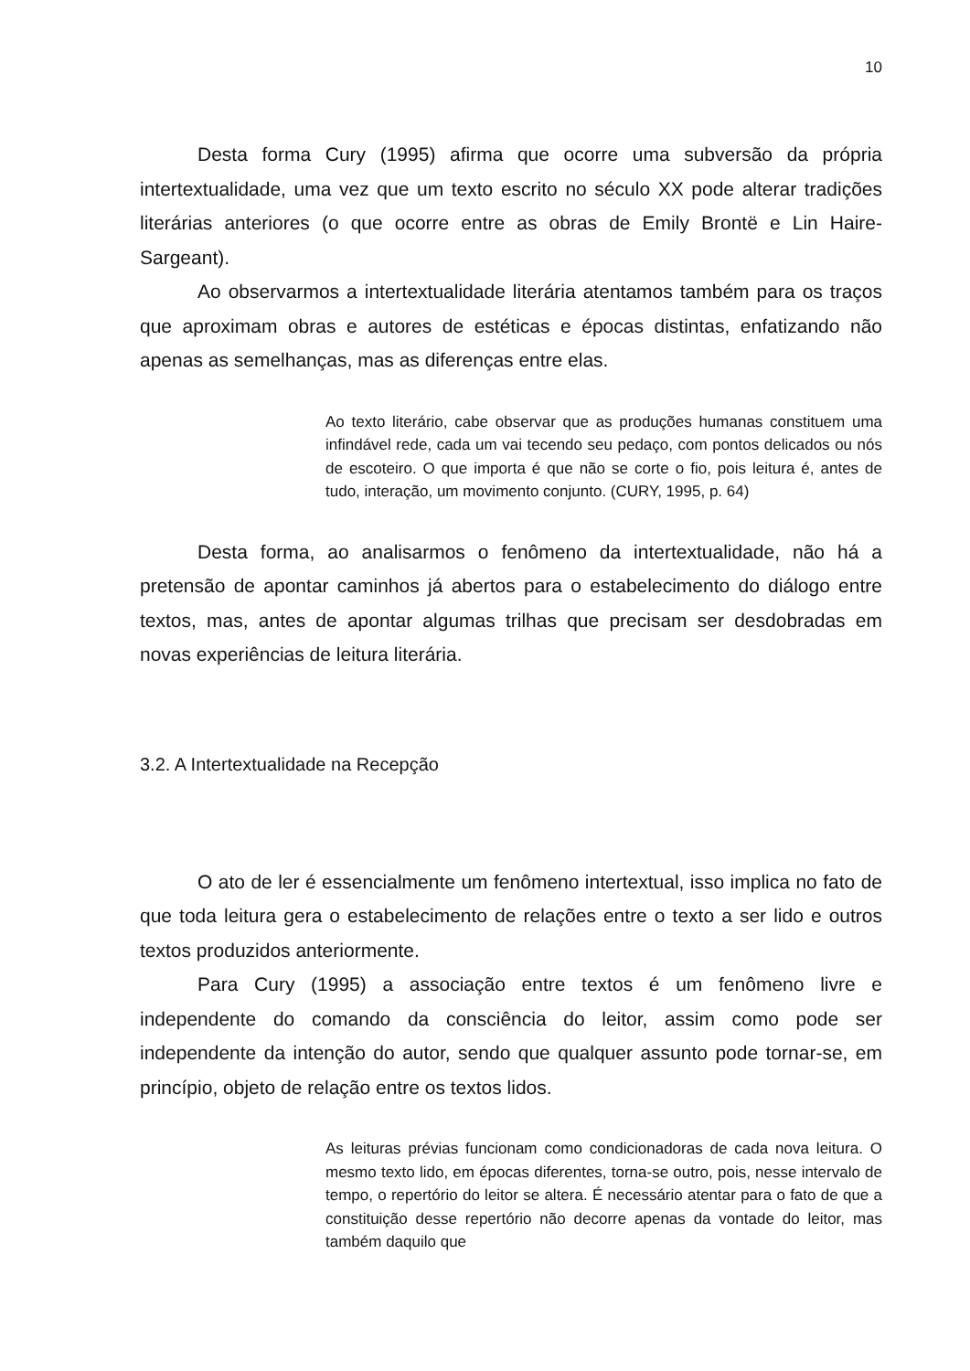10
Desta forma Cury (1995) afirma que ocorre uma subversão da própria intertextualidade, uma vez que um texto escrito no século XX pode alterar tradições literárias anteriores (o que ocorre entre as obras de Emily Brontë e Lin Haire-Sargeant).
Ao observarmos a intertextualidade literária atentamos também para os traços que aproximam obras e autores de estéticas e épocas distintas, enfatizando não apenas as semelhanças, mas as diferenças entre elas.
Ao texto literário, cabe observar que as produções humanas constituem uma infindável rede, cada um vai tecendo seu pedaço, com pontos delicados ou nós de escoteiro. O que importa é que não se corte o fio, pois leitura é, antes de tudo, interação, um movimento conjunto. (CURY, 1995, p. 64)
Desta forma, ao analisarmos o fenômeno da intertextualidade, não há a pretensão de apontar caminhos já abertos para o estabelecimento do diálogo entre textos, mas, antes de apontar algumas trilhas que precisam ser desdobradas em novas experiências de leitura literária.
3.2. A Intertextualidade na Recepção
O ato de ler é essencialmente um fenômeno intertextual, isso implica no fato de que toda leitura gera o estabelecimento de relações entre o texto a ser lido e outros textos produzidos anteriormente.
Para Cury (1995) a associação entre textos é um fenômeno livre e independente do comando da consciência do leitor, assim como pode ser independente da intenção do autor, sendo que qualquer assunto pode tornar-se, em princípio, objeto de relação entre os textos lidos.
As leituras prévias funcionam como condicionadoras de cada nova leitura. O mesmo texto lido, em épocas diferentes, torna-se outro, pois, nesse intervalo de tempo, o repertório do leitor se altera. É necessário atentar para o fato de que a constituição desse repertório não decorre apenas da vontade do leitor, mas também daquilo que